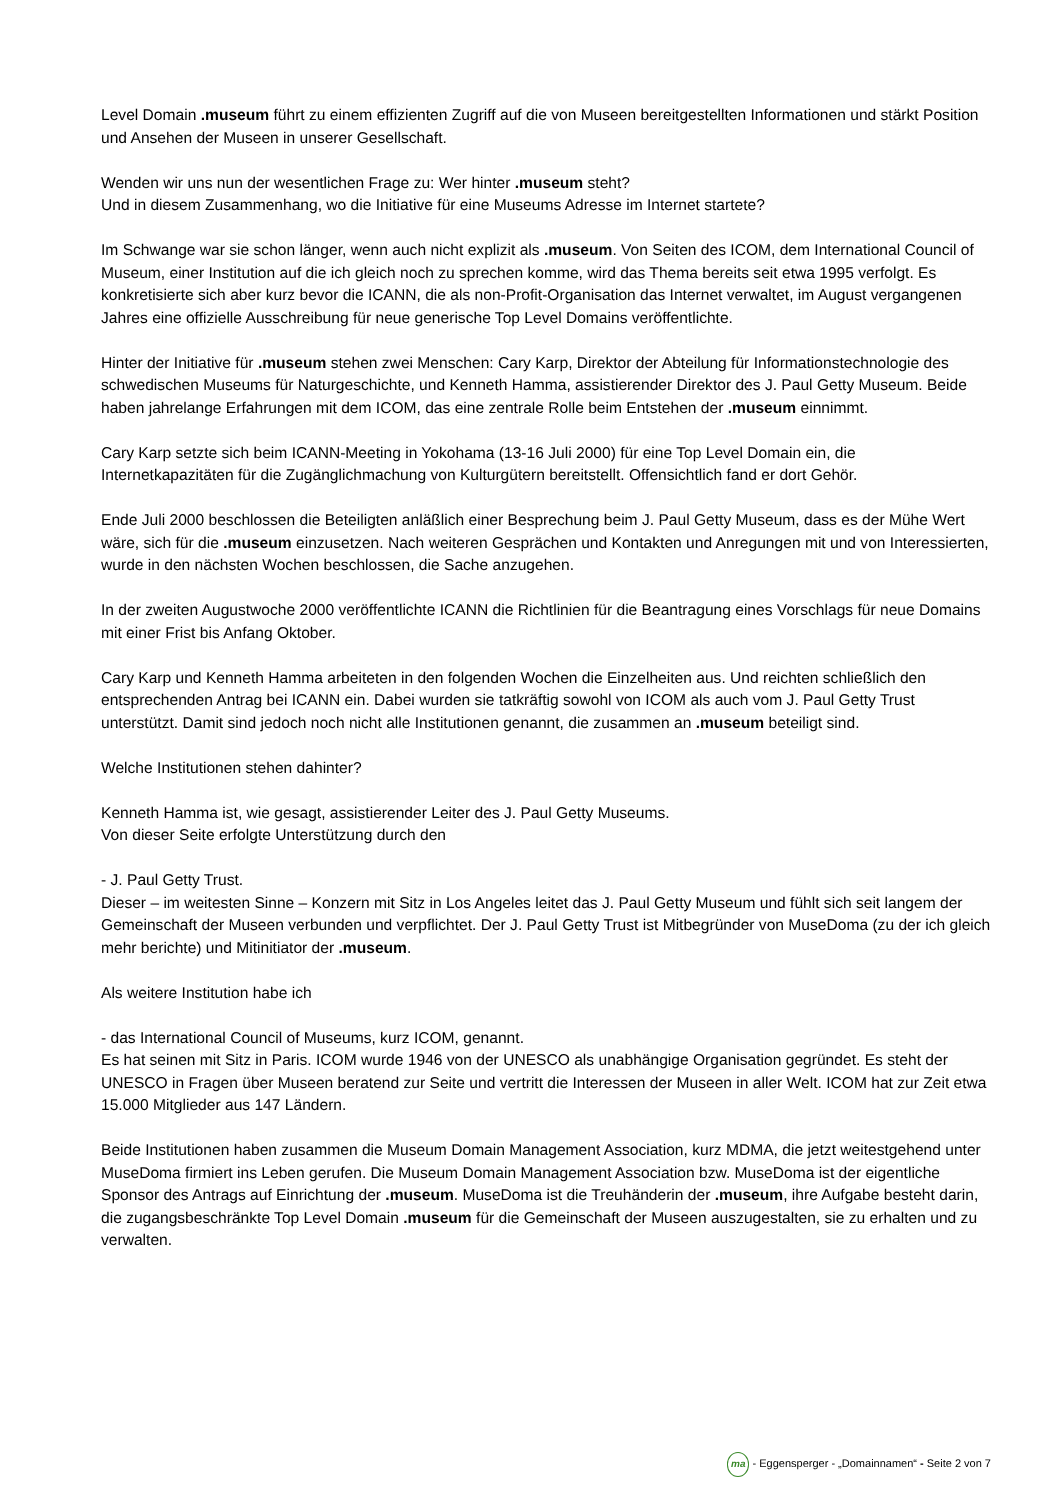Level Domain .museum führt zu einem effizienten Zugriff auf die von Museen bereitgestellten Informationen und stärkt Position und Ansehen der Museen in unserer Gesellschaft.
Wenden wir uns nun der wesentlichen Frage zu: Wer hinter .museum steht?
Und in diesem Zusammenhang, wo die Initiative für eine Museums Adresse im Internet startete?
Im Schwange war sie schon länger, wenn auch nicht explizit als .museum. Von Seiten des ICOM, dem International Council of Museum, einer Institution auf die ich gleich noch zu sprechen komme, wird das Thema bereits seit etwa 1995 verfolgt. Es konkretisierte sich aber kurz bevor die ICANN, die als non-Profit-Organisation das Internet verwaltet, im August vergangenen Jahres eine offizielle Ausschreibung für neue generische Top Level Domains veröffentlichte.
Hinter der Initiative für .museum stehen zwei Menschen: Cary Karp, Direktor der Abteilung für Informationstechnologie des schwedischen Museums für Naturgeschichte, und Kenneth Hamma, assistierender Direktor des J. Paul Getty Museum. Beide haben jahrelange Erfahrungen mit dem ICOM, das eine zentrale Rolle beim Entstehen der .museum einnimmt.
Cary Karp setzte sich beim ICANN-Meeting in Yokohama (13-16 Juli 2000) für eine Top Level Domain ein, die Internetkapazitäten für die Zugänglichmachung von Kulturgütern bereitstellt. Offensichtlich fand er dort Gehör.
Ende Juli 2000 beschlossen die Beteiligten anläßlich einer Besprechung beim J. Paul Getty Museum, dass es der Mühe Wert wäre, sich für die .museum einzusetzen. Nach weiteren Gesprächen und Kontakten und Anregungen mit und von Interessierten, wurde in den nächsten Wochen beschlossen, die Sache anzugehen.
In der zweiten Augustwoche 2000 veröffentlichte ICANN die Richtlinien für die Beantragung eines Vorschlags für neue Domains mit einer Frist bis Anfang Oktober.
Cary Karp und Kenneth Hamma arbeiteten in den folgenden Wochen die Einzelheiten aus. Und reichten schließlich den entsprechenden Antrag bei ICANN ein. Dabei wurden sie tatkräftig sowohl von ICOM als auch vom J. Paul Getty Trust unterstützt. Damit sind jedoch noch nicht alle Institutionen genannt, die zusammen an .museum beteiligt sind.
Welche Institutionen stehen dahinter?
Kenneth Hamma ist, wie gesagt, assistierender Leiter des J. Paul Getty Museums.
Von dieser Seite erfolgte Unterstützung durch den
- J. Paul Getty Trust.
Dieser – im weitesten Sinne – Konzern mit Sitz in Los Angeles leitet das J. Paul Getty Museum und fühlt sich seit langem der Gemeinschaft der Museen verbunden und verpflichtet. Der J. Paul Getty Trust ist Mitbegründer von MuseDoma (zu der ich gleich mehr berichte) und Mitinitiator der .museum.
Als weitere Institution habe ich
- das International Council of Museums, kurz ICOM, genannt.
Es hat seinen mit Sitz in Paris. ICOM wurde 1946 von der UNESCO als unabhängige Organisation gegründet. Es steht der UNESCO in Fragen über Museen beratend zur Seite und vertritt die Interessen der Museen in aller Welt. ICOM hat zur Zeit etwa 15.000 Mitglieder aus 147 Ländern.
Beide Institutionen haben zusammen die Museum Domain Management Association, kurz MDMA, die jetzt weitestgehend unter MuseDoma firmiert ins Leben gerufen. Die Museum Domain Management Association bzw. MuseDoma ist der eigentliche Sponsor des Antrags auf Einrichtung der .museum. MuseDoma ist die Treuhänderin der .museum, ihre Aufgabe besteht darin, die zugangsbeschränkte Top Level Domain .museum für die Gemeinschaft der Museen auszugestalten, sie zu erhalten und zu verwalten.
ma - Eggensperger - „Domainnamen“ - Seite 2 von 7